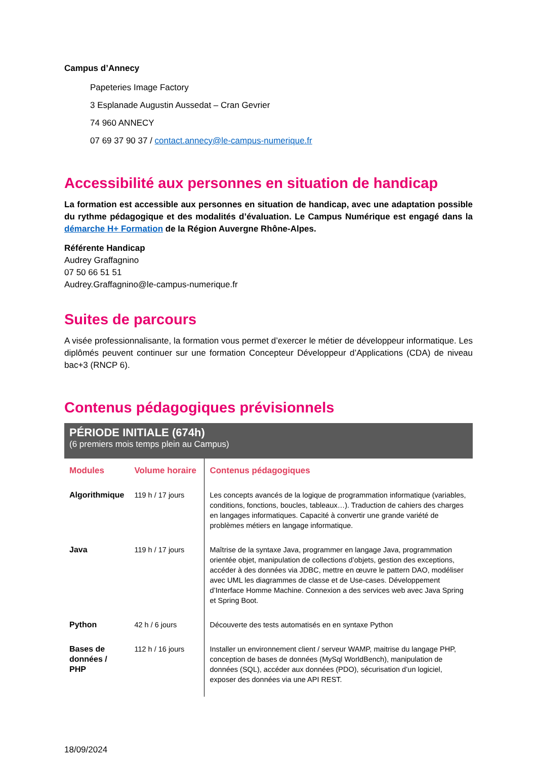Campus d’Annecy
Papeteries Image Factory
3 Esplanade Augustin Aussedat – Cran Gevrier
74 960 ANNECY
07 69 37 90 37 / contact.annecy@le-campus-numerique.fr
Accessibilité aux personnes en situation de handicap
La formation est accessible aux personnes en situation de handicap, avec une adaptation possible du rythme pédagogique et des modalités d’évaluation. Le Campus Numérique est engagé dans la démarche H+ Formation de la Région Auvergne Rhône-Alpes.
Référente Handicap
Audrey Graffagnino
07 50 66 51 51
Audrey.Graffagnino@le-campus-numerique.fr
Suites de parcours
A visée professionnalisante, la formation vous permet d’exercer le métier de développeur informatique. Les diplômés peuvent continuer sur une formation Concepteur Développeur d’Applications (CDA) de niveau bac+3 (RNCP 6).
Contenus pédagogiques prévisionnels
PÉRIODE INITIALE (674h)
(6 premiers mois temps plein au Campus)
| Modules | Volume horaire | Contenus pédagogiques |
| --- | --- | --- |
| Algorithmique | 119 h / 17 jours | Les concepts avancés de la logique de programmation informatique (variables, conditions, fonctions, boucles, tableaux…). Traduction de cahiers des charges en langages informatiques. Capacité à convertir une grande variété de problèmes métiers en langage informatique. |
| Java | 119 h / 17 jours | Maîtrise de la syntaxe Java, programmer en langage Java, programmation orientée objet, manipulation de collections d’objets, gestion des exceptions, accéder à des données via JDBC, mettre en œuvre le pattern DAO, modéliser avec UML les diagrammes de classe et de Use-cases. Développement d’Interface Homme Machine. Connexion a des services web avec Java Spring et Spring Boot. |
| Python | 42 h / 6 jours | Découverte des tests automatisés en en syntaxe Python |
| Bases de données / PHP | 112 h / 16 jours | Installer un environnement client / serveur WAMP, maitrise du langage PHP, conception de bases de données (MySql WorldBench), manipulation de données (SQL), accéder aux données (PDO), sécurisation d’un logiciel, exposer des données via une API REST. |
18/09/2024